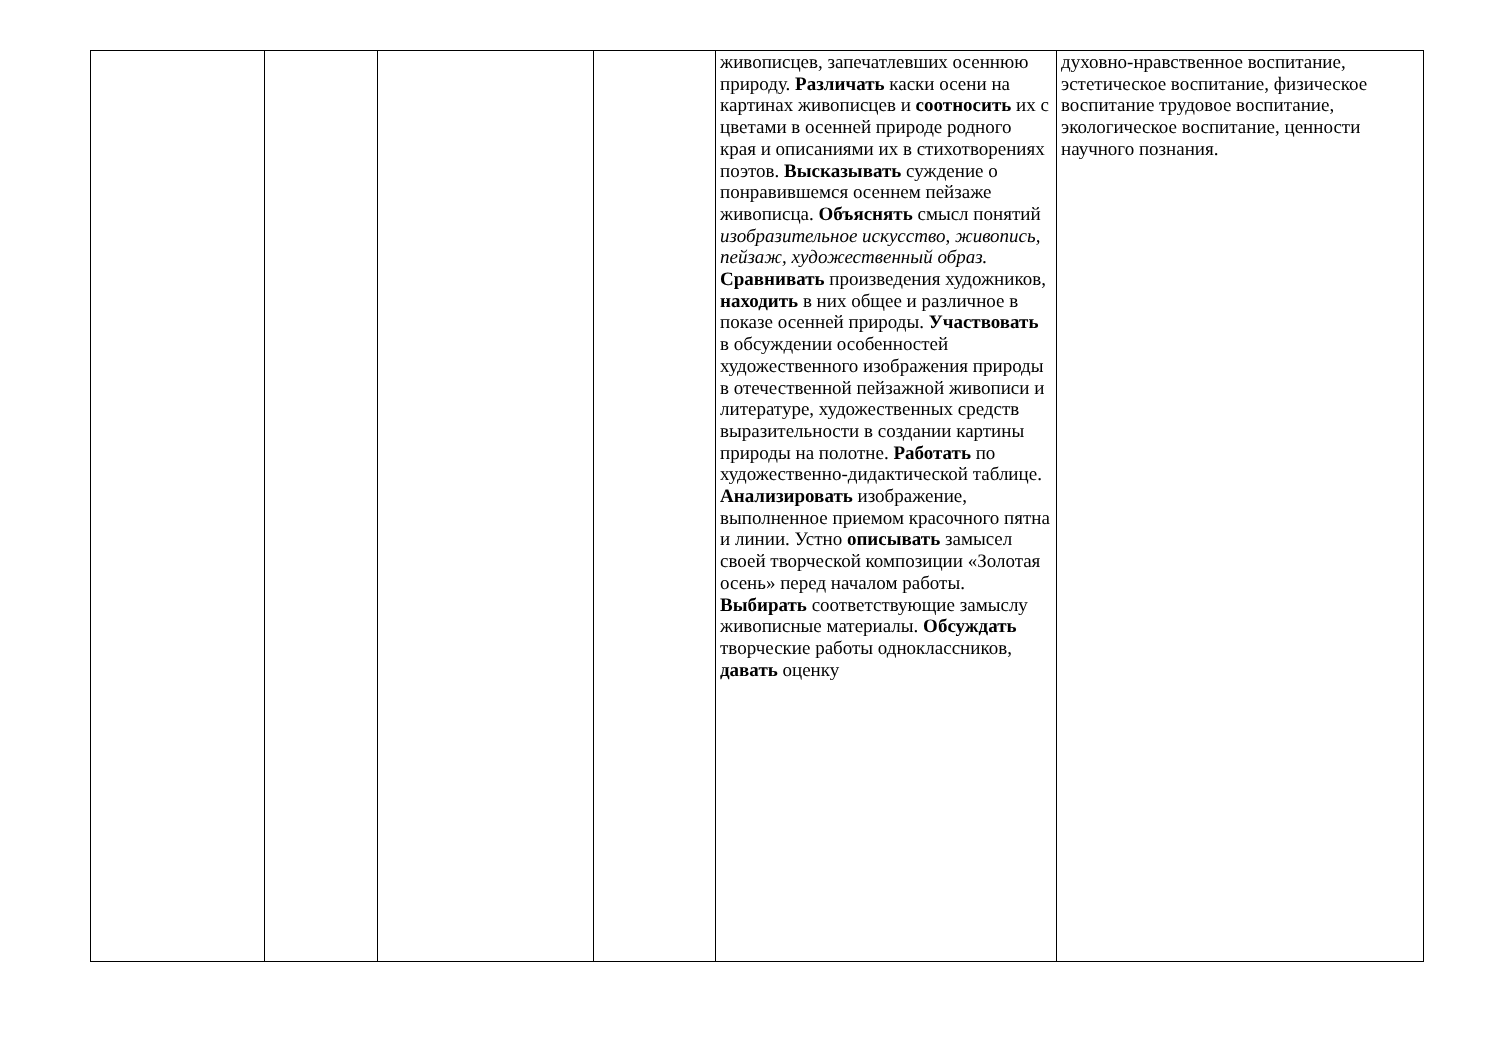| | | | | живописцев, запечатлевших осеннюю природу. Различать каски осени на картинах живописцев и соотносить их с цветами в осенней природе родного края и описаниями их в стихотворениях поэтов. Высказывать суждение о понравившемся осеннем пейзаже живописца. Объяснять смысл понятий изобразительное искусство , живопись, пейзаж, художественный образ. Сравнивать произведения художников, находить в них общее и различное в показе осенней природы. Участвовать в обсуждении особенностей художественного изображения природы в отечественной пейзажной живописи и литературе, художественных средств выразительности в создании картины природы на полотне. Работать по художественно-дидактической таблице. Анализировать изображение, выполненное приемом красочного пятна и линии. Устно описывать замысел своей творческой композиции «Золотая осень» перед началом работы. Выбирать соответствующие замыслу живописные материалы. Обсуждать творческие работы одноклассников, давать оценку | духовно-нравственное воспитание, эстетическое воспитание, физическое воспитание трудовое воспитание, экологическое воспитание, ценности научного познания. |